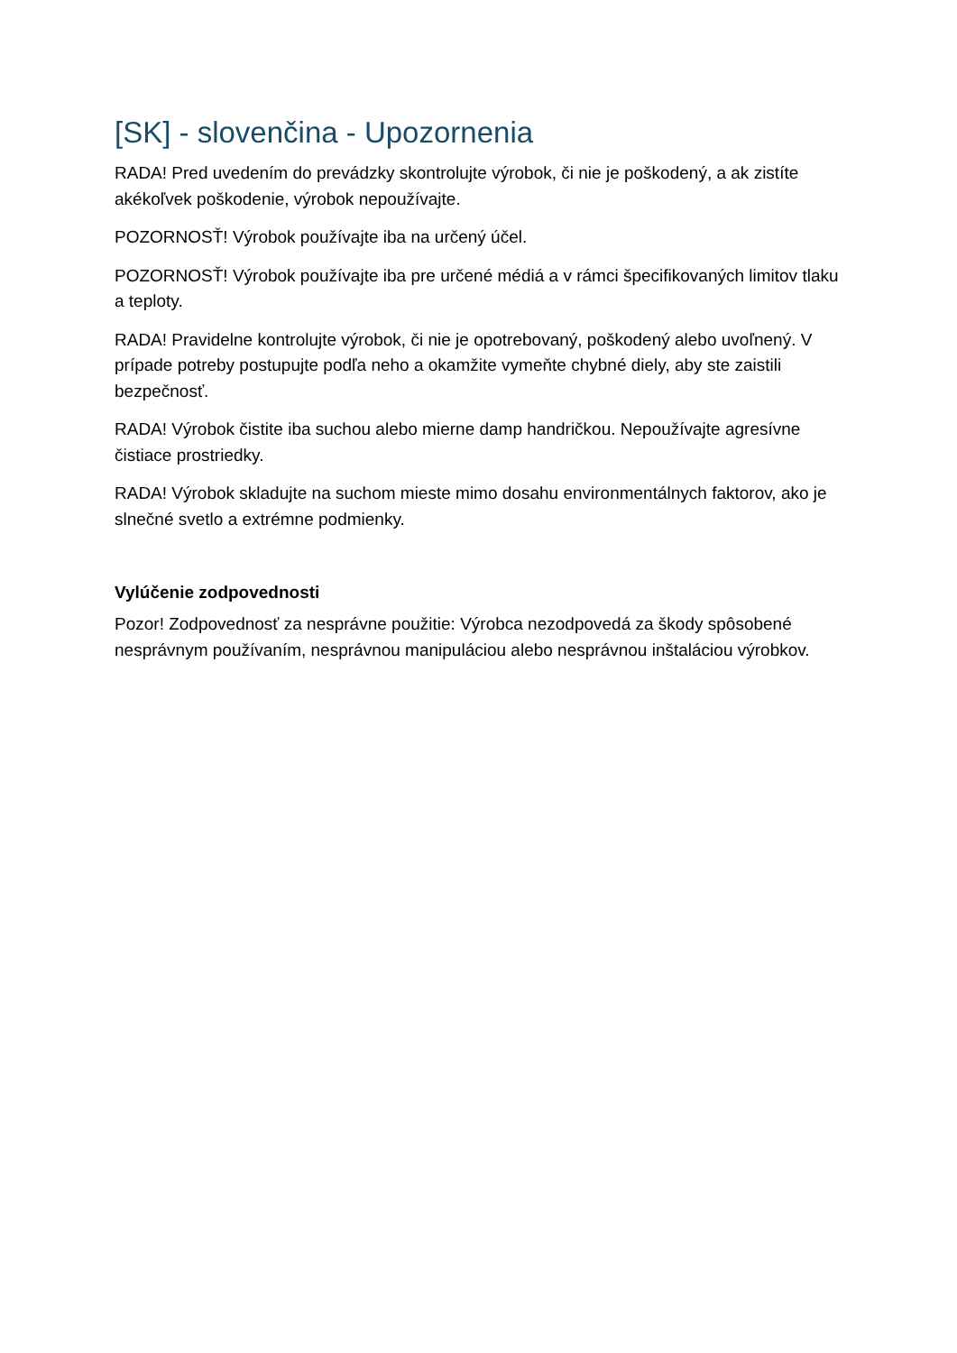[SK] - slovenčina - Upozornenia
RADA! Pred uvedením do prevádzky skontrolujte výrobok, či nie je poškodený, a ak zistíte akékoľvek poškodenie, výrobok nepoužívajte.
POZORNOSŤ! Výrobok používajte iba na určený účel.
POZORNOSŤ! Výrobok používajte iba pre určené médiá a v rámci špecifikovaných limitov tlaku a teploty.
RADA! Pravidelne kontrolujte výrobok, či nie je opotrebovaný, poškodený alebo uvoľnený. V prípade potreby postupujte podľa neho a okamžite vymeňte chybné diely, aby ste zaistili bezpečnosť.
RADA! Výrobok čistite iba suchou alebo mierne damp handričkou. Nepoužívajte agresívne čistiace prostriedky.
RADA! Výrobok skladujte na suchom mieste mimo dosahu environmentálnych faktorov, ako je slnečné svetlo a extrémne podmienky.
Vylúčenie zodpovednosti
Pozor! Zodpovednosť za nesprávne použitie: Výrobca nezodpovedá za škody spôsobené nesprávnym používaním, nesprávnou manipuláciou alebo nesprávnou inštaláciou výrobkov.